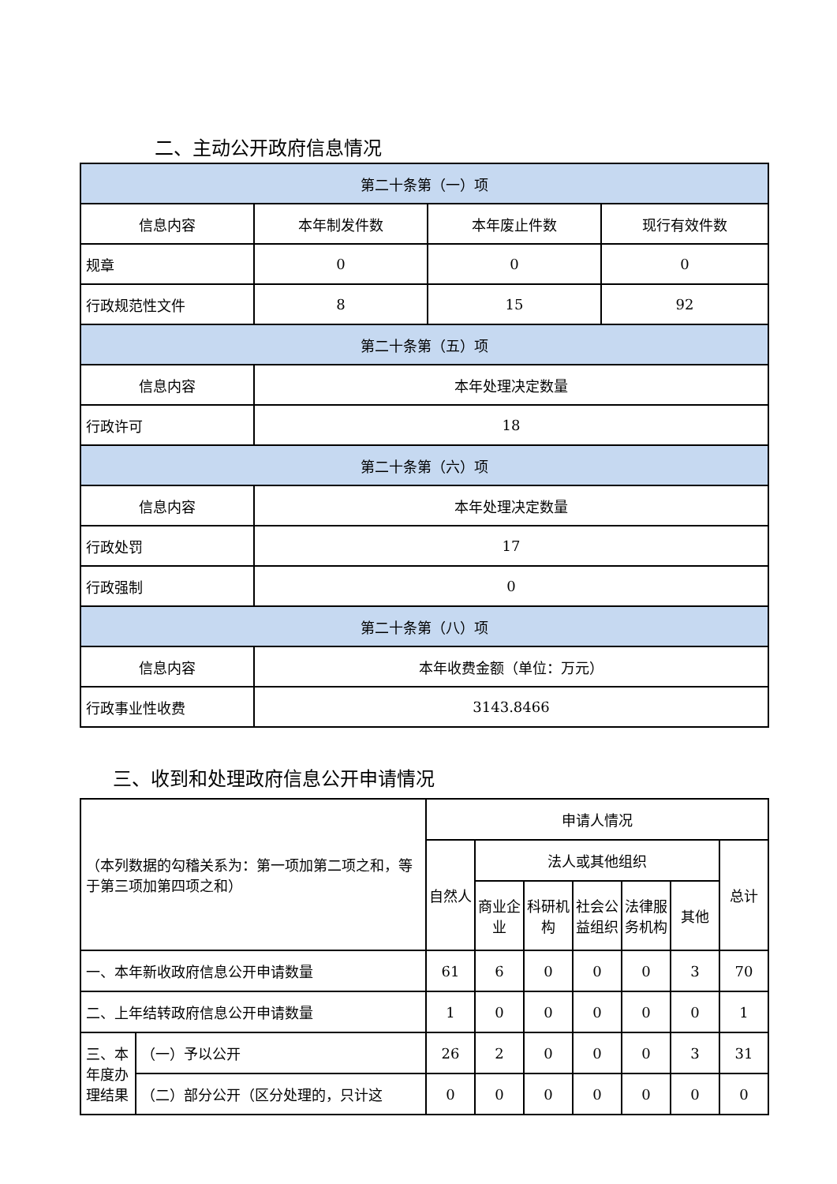二、主动公开政府信息情况
| 第二十条第（一）项 | | | |
| --- | --- | --- | --- |
| 信息内容 | 本年制发件数 | 本年废止件数 | 现行有效件数 |
| 规章 | 0 | 0 | 0 |
| 行政规范性文件 | 8 | 15 | 92 |
| 第二十条第（五）项 | | | |
| 信息内容 | 本年处理决定数量 | | |
| 行政许可 | 18 | | |
| 第二十条第（六）项 | | | |
| 信息内容 | 本年处理决定数量 | | |
| 行政处罚 | 17 | | |
| 行政强制 | 0 | | |
| 第二十条第（八）项 | | | |
| 信息内容 | 本年收费金额（单位：万元） | | |
| 行政事业性收费 | 3143.8466 | | |
三、收到和处理政府信息公开申请情况
| （本列数据的勾稽关系为：第一项加第二项之和，等于第三项加第四项之和） | | 申请人情况 | | | | | | |
| --- | --- | --- | --- | --- | --- | --- | --- | --- |
| | | 自然人 | 法人或其他组织 | | | | | 总计 |
| | | | 商业企业 | 科研机构 | 社会公益组织 | 法律服务机构 | 其他 | |
| 一、本年新收政府信息公开申请数量 | | 61 | 6 | 0 | 0 | 0 | 3 | 70 |
| 二、上年结转政府信息公开申请数量 | | 1 | 0 | 0 | 0 | 0 | 0 | 1 |
| 三、本年度办理结果 | （一）予以公开 | 26 | 2 | 0 | 0 | 0 | 3 | 31 |
| | （二）部分公开（区分处理的，只计这 | 0 | 0 | 0 | 0 | 0 | 0 | 0 |